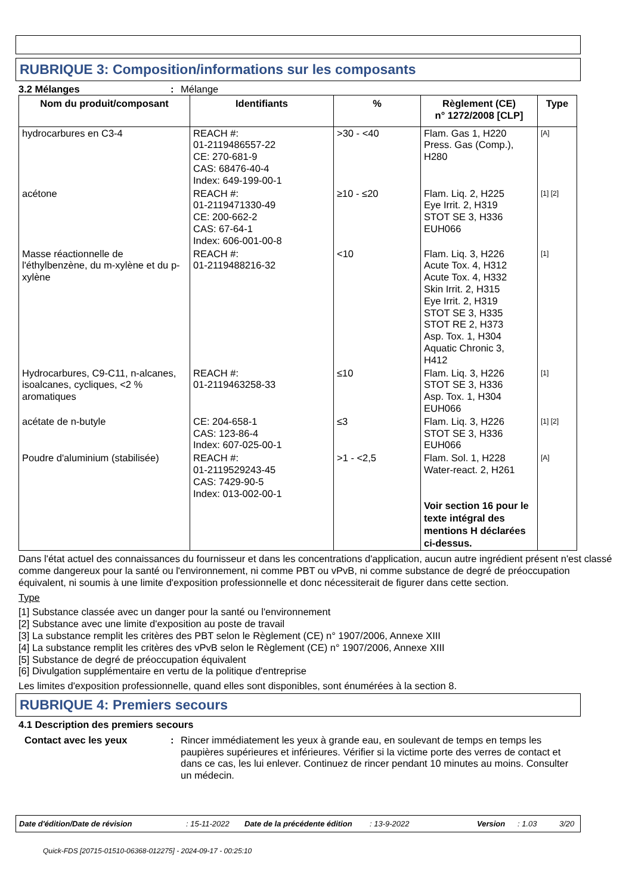RUBRIQUE 3: Composition/informations sur les composants
3.2 Mélanges: Mélange
| Nom du produit/composant | Identifiants | % | Règlement (CE) n° 1272/2008 [CLP] | Type |
| --- | --- | --- | --- | --- |
| hydrocarbures en C3-4 | REACH #: 01-2119486557-22 CE: 270-681-9 CAS: 68476-40-4 Index: 649-199-00-1 | >30 - <40 | Flam. Gas 1, H220 Press. Gas (Comp.), H280 | [A] |
| acétone | REACH #: 01-2119471330-49 CE: 200-662-2 CAS: 67-64-1 Index: 606-001-00-8 | ≥10 - ≤20 | Flam. Liq. 2, H225 Eye Irrit. 2, H319 STOT SE 3, H336 EUH066 | [1] [2] |
| Masse réactionnelle de l'éthylbenzène, du m-xylène et du p-xylène | REACH #: 01-2119488216-32 | <10 | Flam. Liq. 3, H226 Acute Tox. 4, H312 Acute Tox. 4, H332 Skin Irrit. 2, H315 Eye Irrit. 2, H319 STOT SE 3, H335 STOT RE 2, H373 Asp. Tox. 1, H304 Aquatic Chronic 3, H412 | [1] |
| Hydrocarbures, C9-C11, n-alcanes, isoalcanes, cycliques, <2 % aromatiques | REACH #: 01-2119463258-33 | ≤10 | Flam. Liq. 3, H226 STOT SE 3, H336 Asp. Tox. 1, H304 EUH066 | [1] |
| acétate de n-butyle | CE: 204-658-1 CAS: 123-86-4 Index: 607-025-00-1 | ≤3 | Flam. Liq. 3, H226 STOT SE 3, H336 EUH066 | [1] [2] |
| Poudre d'aluminium (stabilisée) | REACH #: 01-2119529243-45 CAS: 7429-90-5 Index: 013-002-00-1 | >1 - <2,5 | Flam. Sol. 1, H228 Water-react. 2, H261 Voir section 16 pour le texte intégral des mentions H déclarées ci-dessus. | [A] |
Dans l'état actuel des connaissances du fournisseur et dans les concentrations d'application, aucun autre ingrédient présent n'est classé comme dangereux pour la santé ou l'environnement, ni comme PBT ou vPvB, ni comme substance de degré de préoccupation équivalent, ni soumis à une limite d'exposition professionnelle et donc nécessiterait de figurer dans cette section.
Type
[1] Substance classée avec un danger pour la santé ou l'environnement
[2] Substance avec une limite d'exposition au poste de travail
[3] La substance remplit les critères des PBT selon le Règlement (CE) n° 1907/2006, Annexe XIII
[4] La substance remplit les critères des vPvB selon le Règlement (CE) n° 1907/2006, Annexe XIII
[5] Substance de degré de préoccupation équivalent
[6] Divulgation supplémentaire en vertu de la politique d'entreprise
Les limites d'exposition professionnelle, quand elles sont disponibles, sont énumérées à la section 8.
RUBRIQUE 4: Premiers secours
4.1 Description des premiers secours
Contact avec les yeux: Rincer immédiatement les yeux à grande eau, en soulevant de temps en temps les paupières supérieures et inférieures. Vérifier si la victime porte des verres de contact et dans ce cas, les lui enlever. Continuez de rincer pendant 10 minutes au moins. Consulter un médecin.
Date d'édition/Date de révision: 15-11-2022 Date de la précédente édition: 13-9-2022 Version: 1.03 3/20
Quick-FDS [20715-01510-06368-012275] - 2024-09-17 - 00:25:10